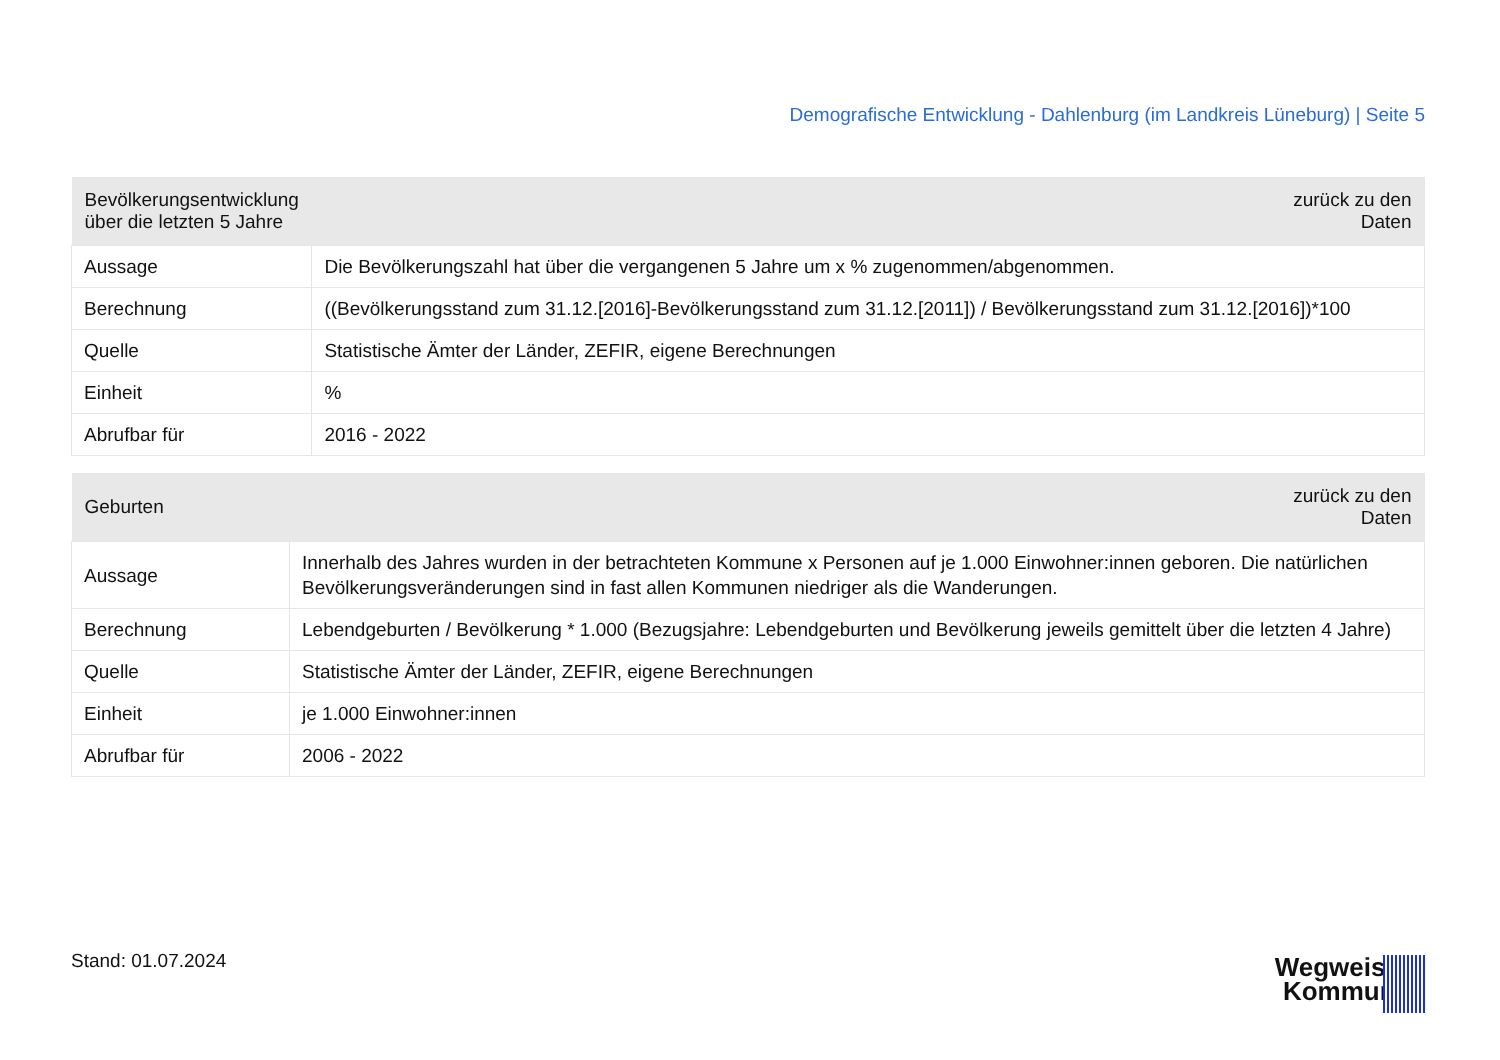Demografische Entwicklung - Dahlenburg (im Landkreis Lüneburg) | Seite 5
| Bevölkerungsentwicklung über die letzten 5 Jahre | zurück zu den Daten |
| --- | --- |
| Aussage | Die Bevölkerungszahl hat über die vergangenen 5 Jahre um x % zugenommen/abgenommen. |
| Berechnung | ((Bevölkerungsstand zum 31.12.[2016]-Bevölkerungsstand zum 31.12.[2011]) / Bevölkerungsstand zum 31.12.[2016])*100 |
| Quelle | Statistische Ämter der Länder, ZEFIR, eigene Berechnungen |
| Einheit | % |
| Abrufbar für | 2016 - 2022 |
| Geburten | zurück zu den Daten |
| --- | --- |
| Aussage | Innerhalb des Jahres wurden in der betrachteten Kommune x Personen auf je 1.000 Einwohner:innen geboren. Die natürlichen Bevölkerungsveränderungen sind in fast allen Kommunen niedriger als die Wanderungen. |
| Berechnung | Lebendgeburten / Bevölkerung * 1.000 (Bezugsjahre: Lebendgeburten und Bevölkerung jeweils gemittelt über die letzten 4 Jahre) |
| Quelle | Statistische Ämter der Länder, ZEFIR, eigene Berechnungen |
| Einheit | je 1.000 Einwohner:innen |
| Abrufbar für | 2006 - 2022 |
Stand: 01.07.2024
Wegweiser
Kommune